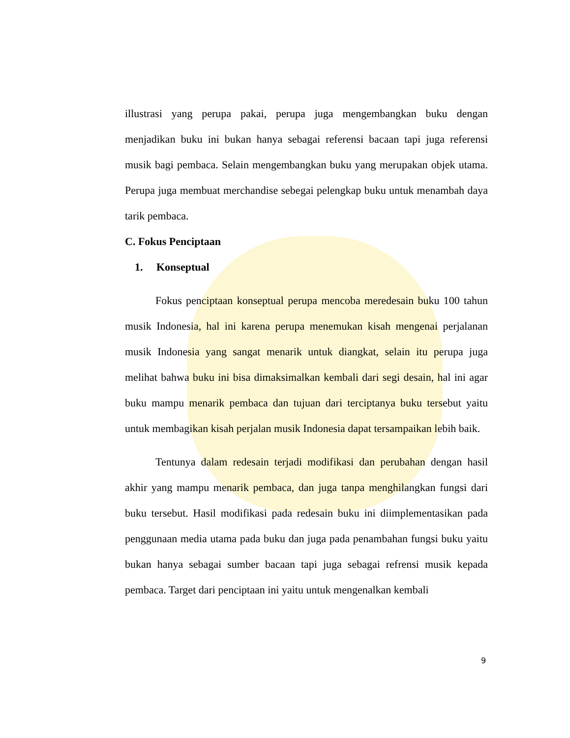illustrasi yang perupa pakai, perupa juga mengembangkan buku dengan menjadikan buku ini bukan hanya sebagai referensi bacaan tapi juga referensi musik bagi pembaca. Selain mengembangkan buku yang merupakan objek utama. Perupa juga membuat merchandise sebegai pelengkap buku untuk menambah daya tarik pembaca.
C. Fokus Penciptaan
1. Konseptual
Fokus penciptaan konseptual perupa mencoba meredesain buku 100 tahun musik Indonesia, hal ini karena perupa menemukan kisah mengenai perjalanan musik Indonesia yang sangat menarik untuk diangkat, selain itu perupa juga melihat bahwa buku ini bisa dimaksimalkan kembali dari segi desain, hal ini agar buku mampu menarik pembaca dan tujuan dari terciptanya buku tersebut yaitu untuk membagikan kisah perjalan musik Indonesia dapat tersampaikan lebih baik.
Tentunya dalam redesain terjadi modifikasi dan perubahan dengan hasil akhir yang mampu menarik pembaca, dan juga tanpa menghilangkan fungsi dari buku tersebut. Hasil modifikasi pada redesain buku ini diimplementasikan pada penggunaan media utama pada buku dan juga pada penambahan fungsi buku yaitu bukan hanya sebagai sumber bacaan tapi juga sebagai refrensi musik kepada pembaca. Target dari penciptaan ini yaitu untuk mengenalkan kembali
9